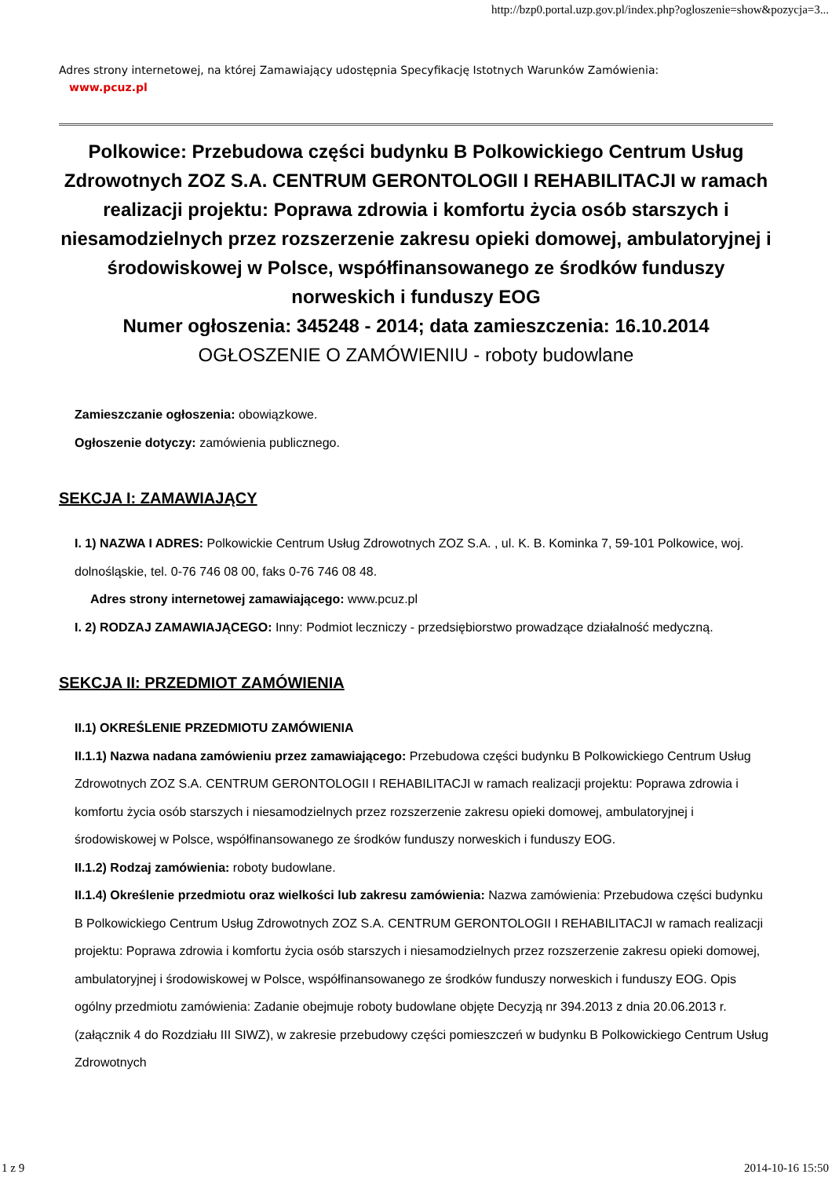http://bzp0.portal.uzp.gov.pl/index.php?ogloszenie=show&pozycja=3...
Adres strony internetowej, na której Zamawiający udostępnia Specyfikację Istotnych Warunków Zamówienia:
www.pcuz.pl
Polkowice: Przebudowa części budynku B Polkowickiego Centrum Usług Zdrowotnych ZOZ S.A. CENTRUM GERONTOLOGII I REHABILITACJI w ramach realizacji projektu: Poprawa zdrowia i komfortu życia osób starszych i niesamodzielnych przez rozszerzenie zakresu opieki domowej, ambulatoryjnej i środowiskowej w Polsce, współfinansowanego ze środków funduszy norweskich i funduszy EOG
Numer ogłoszenia: 345248 - 2014; data zamieszczenia: 16.10.2014
OGŁOSZENIE O ZAMÓWIENIU - roboty budowlane
Zamieszczanie ogłoszenia: obowiązkowe.
Ogłoszenie dotyczy: zamówienia publicznego.
SEKCJA I: ZAMAWIAJĄCY
I. 1) NAZWA I ADRES: Polkowickie Centrum Usług Zdrowotnych ZOZ S.A. , ul. K. B. Kominka 7, 59-101 Polkowice, woj. dolnośląskie, tel. 0-76 746 08 00, faks 0-76 746 08 48.
Adres strony internetowej zamawiającego: www.pcuz.pl
I. 2) RODZAJ ZAMAWIAJĄCEGO: Inny: Podmiot leczniczy - przedsiębiorstwo prowadzące działalność medyczną.
SEKCJA II: PRZEDMIOT ZAMÓWIENIA
II.1) OKREŚLENIE PRZEDMIOTU ZAMÓWIENIA
II.1.1) Nazwa nadana zamówieniu przez zamawiającego: Przebudowa części budynku B Polkowickiego Centrum Usług Zdrowotnych ZOZ S.A. CENTRUM GERONTOLOGII I REHABILITACJI w ramach realizacji projektu: Poprawa zdrowia i komfortu życia osób starszych i niesamodzielnych przez rozszerzenie zakresu opieki domowej, ambulatoryjnej i środowiskowej w Polsce, współfinansowanego ze środków funduszy norweskich i funduszy EOG.
II.1.2) Rodzaj zamówienia: roboty budowlane.
II.1.4) Określenie przedmiotu oraz wielkości lub zakresu zamówienia: Nazwa zamówienia: Przebudowa części budynku B Polkowickiego Centrum Usług Zdrowotnych ZOZ S.A. CENTRUM GERONTOLOGII I REHABILITACJI w ramach realizacji projektu: Poprawa zdrowia i komfortu życia osób starszych i niesamodzielnych przez rozszerzenie zakresu opieki domowej, ambulatoryjnej i środowiskowej w Polsce, współfinansowanego ze środków funduszy norweskich i funduszy EOG. Opis ogólny przedmiotu zamówienia: Zadanie obejmuje roboty budowlane objęte Decyzją nr 394.2013 z dnia 20.06.2013 r. (załącznik 4 do Rozdziału III SIWZ), w zakresie przebudowy części pomieszczeń w budynku B Polkowickiego Centrum Usług Zdrowotnych
1 z 9 2014-10-16 15:50